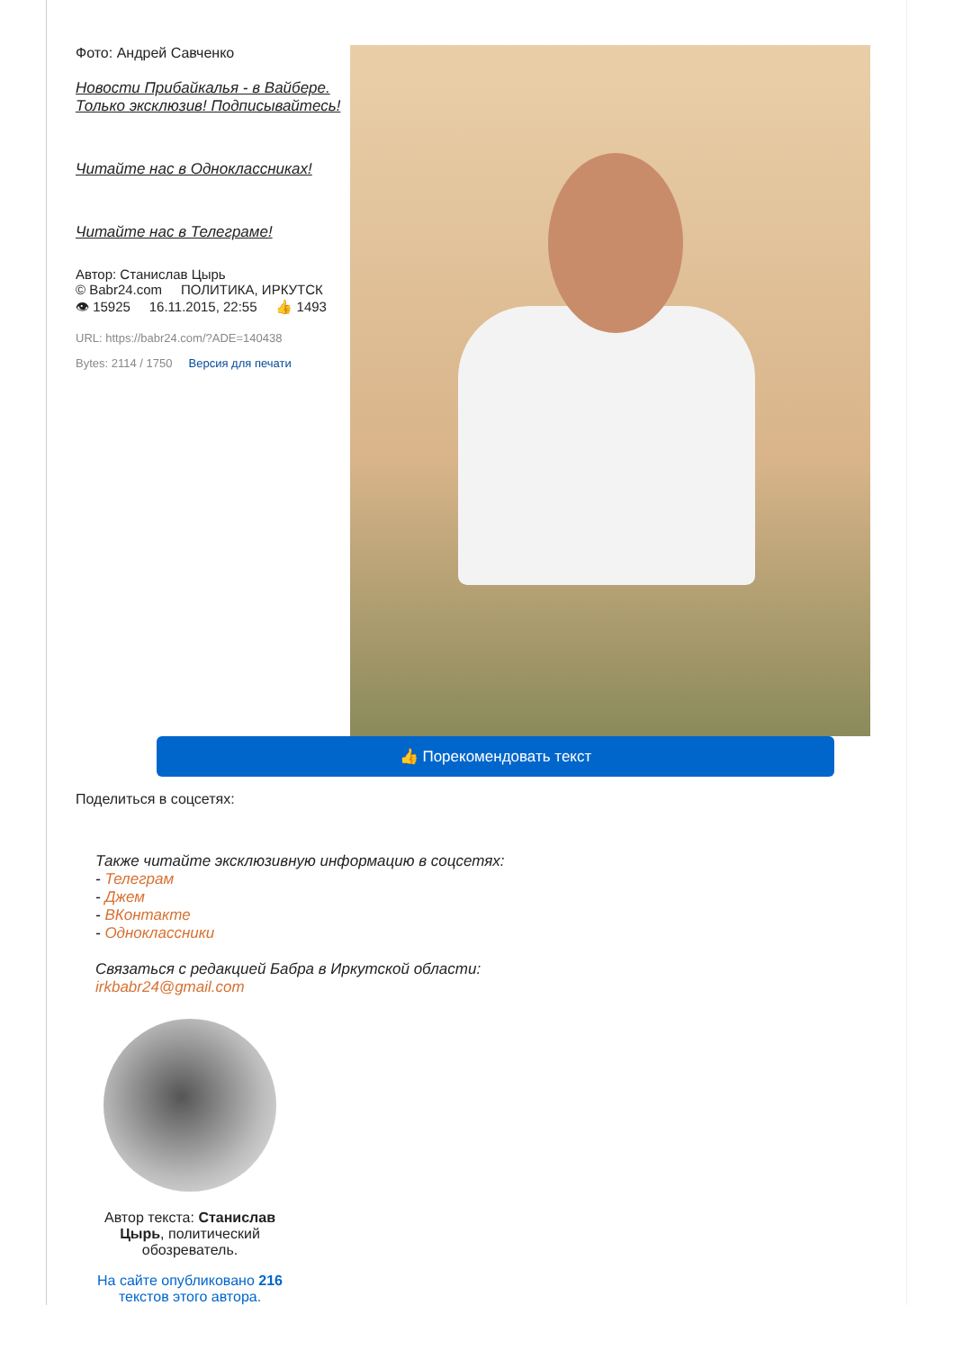Фото: Андрей Савченко
Новости Прибайкалья - в Вайбере. Только эксклюзив! Подписывайтесь!
Читайте нас в Одноклассниках!
Читайте нас в Телеграме!
Автор: Станислав Цырь
© Babr24.com ПОЛИТИКА, ИРКУТСК
👁 15925 16.11.2015, 22:55 👍 1493
URL: https://babr24.com/?ADE=140438
Bytes: 2114 / 1750 Версия для печати
👍 Порекомендовать текст
Поделиться в соцсетях:
Также читайте эксклюзивную информацию в соцсетях:
- Телеграм
- Джем
- ВКонтакте
- Одноклассники
Связаться с редакцией Бабра в Иркутской области:
irkbabr24@gmail.com
Автор текста: Станислав Цырь, политический обозреватель.
На сайте опубликовано 216 текстов этого автора.